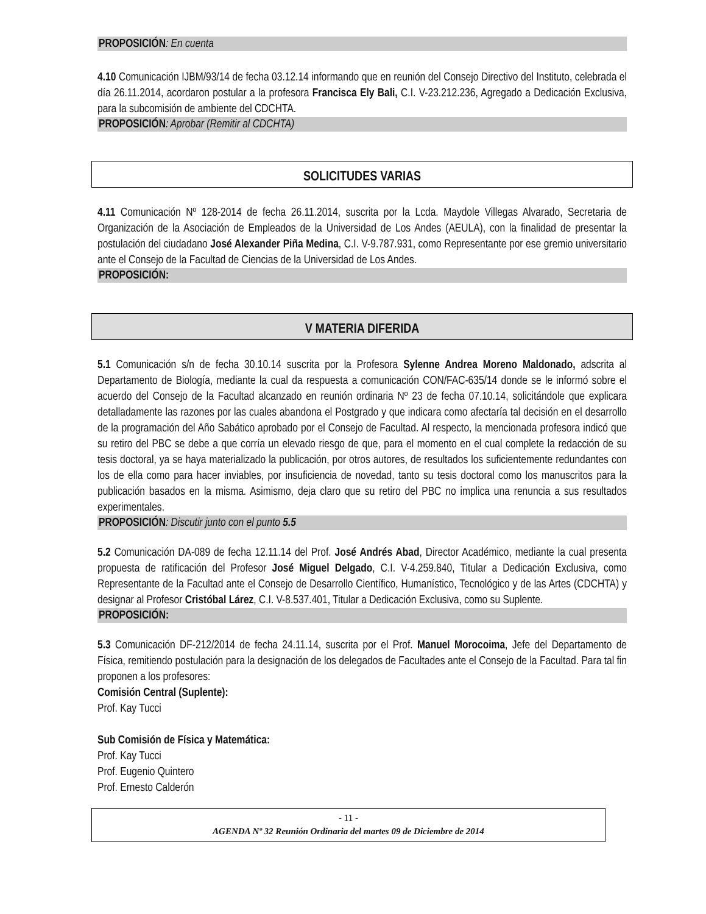PROPOSICIÓN: En cuenta
4.10 Comunicación IJBM/93/14 de fecha 03.12.14 informando que en reunión del Consejo Directivo del Instituto, celebrada el día 26.11.2014, acordaron postular a la profesora Francisca Ely Bali, C.I. V-23.212.236, Agregado a Dedicación Exclusiva, para la subcomisión de ambiente del CDCHTA.
PROPOSICIÓN: Aprobar (Remitir al CDCHTA)
SOLICITUDES VARIAS
4.11 Comunicación Nº 128-2014 de fecha 26.11.2014, suscrita por la Lcda. Maydole Villegas Alvarado, Secretaria de Organización de la Asociación de Empleados de la Universidad de Los Andes (AEULA), con la finalidad de presentar la postulación del ciudadano José Alexander Piña Medina, C.I. V-9.787.931, como Representante por ese gremio universitario ante el Consejo de la Facultad de Ciencias de la Universidad de Los Andes.
PROPOSICIÓN:
V MATERIA DIFERIDA
5.1 Comunicación s/n de fecha 30.10.14 suscrita por la Profesora Sylenne Andrea Moreno Maldonado, adscrita al Departamento de Biología, mediante la cual da respuesta a comunicación CON/FAC-635/14 donde se le informó sobre el acuerdo del Consejo de la Facultad alcanzado en reunión ordinaria Nº 23 de fecha 07.10.14, solicitándole que explicara detalladamente las razones por las cuales abandona el Postgrado y que indicara como afectaría tal decisión en el desarrollo de la programación del Año Sabático aprobado por el Consejo de Facultad. Al respecto, la mencionada profesora indicó que su retiro del PBC se debe a que corría un elevado riesgo de que, para el momento en el cual complete la redacción de su tesis doctoral, ya se haya materializado la publicación, por otros autores, de resultados los suficientemente redundantes con los de ella como para hacer inviables, por insuficiencia de novedad, tanto su tesis doctoral como los manuscritos para la publicación basados en la misma. Asimismo, deja claro que su retiro del PBC no implica una renuncia a sus resultados experimentales.
PROPOSICIÓN: Discutir junto con el punto 5.5
5.2 Comunicación DA-089 de fecha 12.11.14 del Prof. José Andrés Abad, Director Académico, mediante la cual presenta propuesta de ratificación del Profesor José Miguel Delgado, C.I. V-4.259.840, Titular a Dedicación Exclusiva, como Representante de la Facultad ante el Consejo de Desarrollo Científico, Humanístico, Tecnológico y de las Artes (CDCHTA) y designar al Profesor Cristóbal Lárez, C.I. V-8.537.401, Titular a Dedicación Exclusiva, como su Suplente.
PROPOSICIÓN:
5.3 Comunicación DF-212/2014 de fecha 24.11.14, suscrita por el Prof. Manuel Morocoima, Jefe del Departamento de Física, remitiendo postulación para la designación de los delegados de Facultades ante el Consejo de la Facultad. Para tal fin proponen a los profesores:
Comisión Central (Suplente):
Prof. Kay Tucci
Sub Comisión de Física y Matemática:
Prof. Kay Tucci
Prof. Eugenio Quintero
Prof. Ernesto Calderón
- 11 -
AGENDA Nº 32 Reunión Ordinaria del martes 09 de Diciembre de 2014